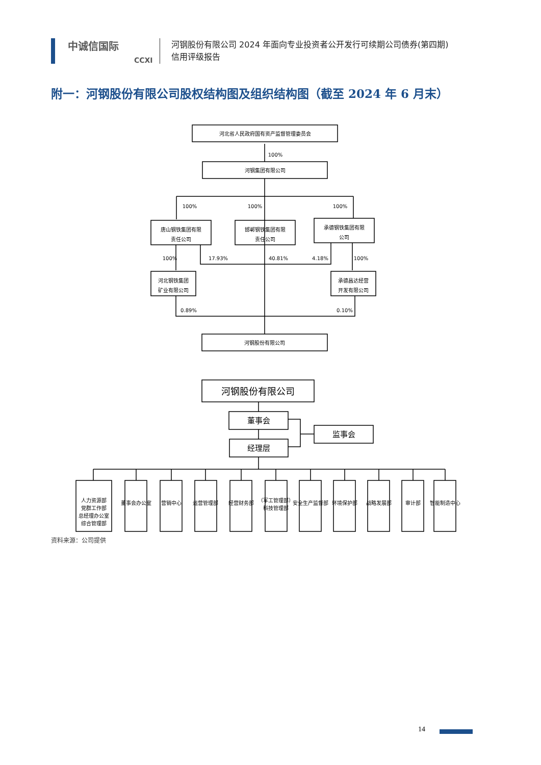中诚信国际
CCXI
河钢股份有限公司 2024 年面向专业投资者公开发行可续期公司债券(第四期)
信用评级报告
附一：河钢股份有限公司股权结构图及组织结构图（截至 2024 年 6 月末）
河北省人民政府国有资产监督管理委员会
100%
河钢集团有限公司
100%
100%
100%
唐山钢铁集团有限
责任公司
邯郸钢铁集团有限
责任公司
承德钢铁集团有限
公司
100%
17.93%
40.81%
4.18%
100%
河北钢铁集团
矿业有限公司
承德昌达经营
开发有限公司
0.89%
0.10%
河钢股份有限公司
河钢股份有限公司
董事会
经理层
监事会
人力资源部
党群工作部
总经理办公室
综合管理部
董事会办公室
营销中心
运营管理部
经营财务部
（军工管理部）
科技管理部
安全生产监督部
环境保护部
战略发展部
审计部
智能制造中心
资料来源：公司提供
14